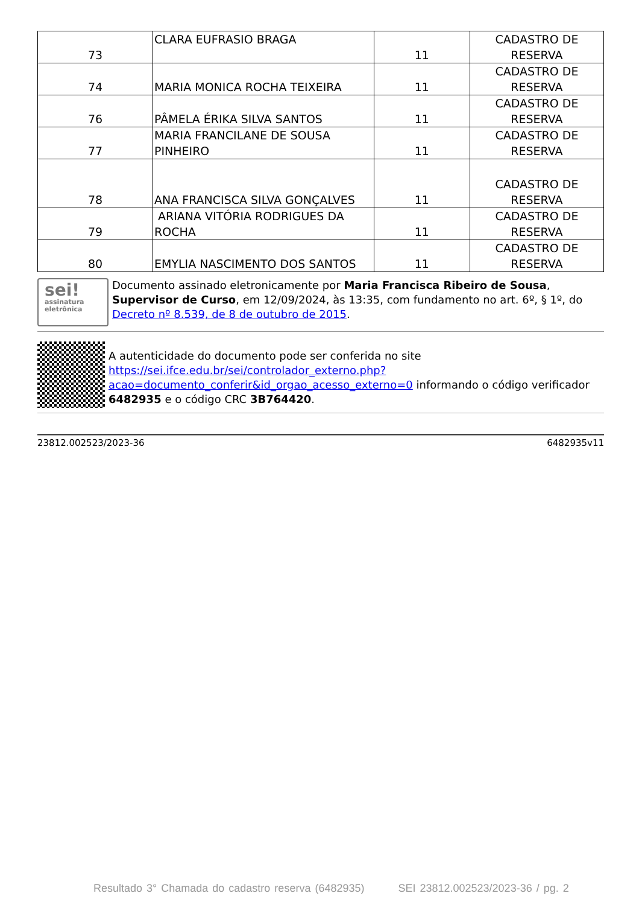| 73 | CLARA EUFRASIO BRAGA | 11 | CADASTRO DE RESERVA |
| 74 | MARIA MONICA ROCHA TEIXEIRA | 11 | CADASTRO DE RESERVA |
| 76 | PÂMELA ÉRIKA SILVA SANTOS | 11 | CADASTRO DE RESERVA |
| 77 | MARIA FRANCILANE DE SOUSA PINHEIRO | 11 | CADASTRO DE RESERVA |
| 78 | ANA FRANCISCA SILVA GONÇALVES | 11 | CADASTRO DE RESERVA |
| 79 | ARIANA VITÓRIA RODRIGUES DA ROCHA | 11 | CADASTRO DE RESERVA |
| 80 | EMYLIA NASCIMENTO DOS SANTOS | 11 | CADASTRO DE RESERVA |
sei!
assinatura eletrônica
Documento assinado eletronicamente por Maria Francisca Ribeiro de Sousa, Supervisor de Curso, em 12/09/2024, às 13:35, com fundamento no art. 6º, § 1º, do Decreto nº 8.539, de 8 de outubro de 2015.
A autenticidade do documento pode ser conferida no site https://sei.ifce.edu.br/sei/controlador_externo.php?acao=documento_conferir&id_orgao_acesso_externo=0 informando o código verificador 6482935 e o código CRC 3B764420.
23812.002523/2023-36 6482935v11
Resultado 3° Chamada do cadastro reserva (6482935) SEI 23812.002523/2023-36 / pg. 2